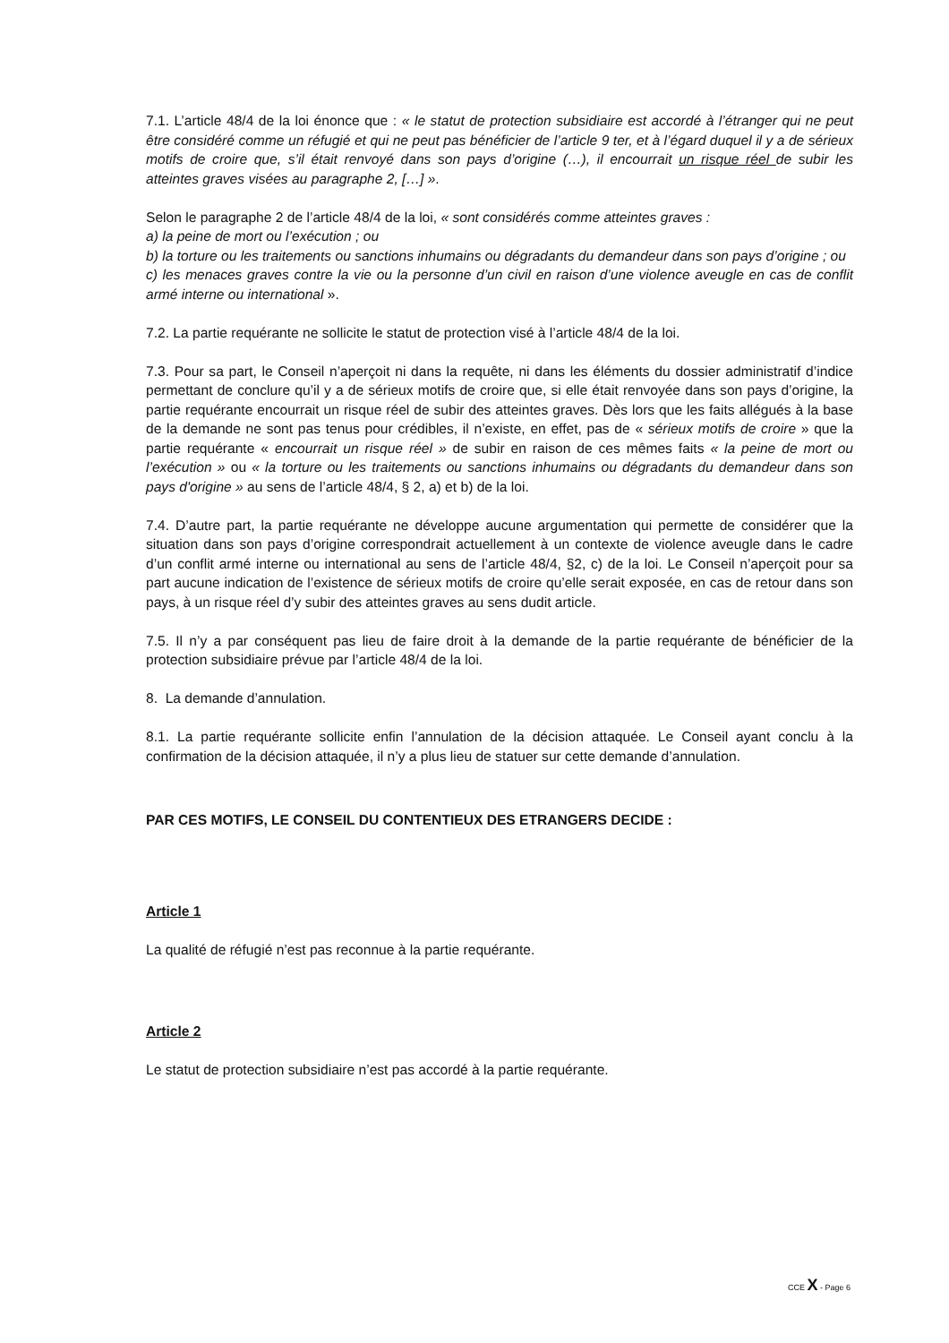7.1. L’article 48/4 de la loi énonce que : « le statut de protection subsidiaire est accordé à l’étranger qui ne peut être considéré comme un réfugié et qui ne peut pas bénéficier de l’article 9 ter, et à l’égard duquel il y a de sérieux motifs de croire que, s’il était renvoyé dans son pays d’origine (…), il encourrait un risque réel de subir les atteintes graves visées au paragraphe 2, […] ».
Selon le paragraphe 2 de l’article 48/4 de la loi, « sont considérés comme atteintes graves :
a) la peine de mort ou l’exécution ; ou
b) la torture ou les traitements ou sanctions inhumains ou dégradants du demandeur dans son pays d’origine ; ou
c) les menaces graves contre la vie ou la personne d’un civil en raison d’une violence aveugle en cas de conflit armé interne ou international ».
7.2. La partie requérante ne sollicite le statut de protection visé à l’article 48/4 de la loi.
7.3. Pour sa part, le Conseil n’aperçoit ni dans la requête, ni dans les éléments du dossier administratif d’indice permettant de conclure qu’il y a de sérieux motifs de croire que, si elle était renvoyée dans son pays d’origine, la partie requérante encourrait un risque réel de subir des atteintes graves. Dès lors que les faits allégués à la base de la demande ne sont pas tenus pour crédibles, il n’existe, en effet, pas de « sérieux motifs de croire » que la partie requérante « encourrait un risque réel » de subir en raison de ces mêmes faits « la peine de mort ou l’exécution » ou « la torture ou les traitements ou sanctions inhumains ou dégradants du demandeur dans son pays d'origine » au sens de l’article 48/4, § 2, a) et b) de la loi.
7.4. D’autre part, la partie requérante ne développe aucune argumentation qui permette de considérer que la situation dans son pays d’origine correspondrait actuellement à un contexte de violence aveugle dans le cadre d’un conflit armé interne ou international au sens de l’article 48/4, §2, c) de la loi. Le Conseil n’aperçoit pour sa part aucune indication de l’existence de sérieux motifs de croire qu’elle serait exposée, en cas de retour dans son pays, à un risque réel d’y subir des atteintes graves au sens dudit article.
7.5. Il n’y a par conséquent pas lieu de faire droit à la demande de la partie requérante de bénéficier de la protection subsidiaire prévue par l’article 48/4 de la loi.
8. La demande d’annulation.
8.1. La partie requérante sollicite enfin l’annulation de la décision attaquée. Le Conseil ayant conclu à la confirmation de la décision attaquée, il n’y a plus lieu de statuer sur cette demande d’annulation.
PAR CES MOTIFS, LE CONSEIL DU CONTENTIEUX DES ETRANGERS DECIDE :
Article 1
La qualité de réfugié n’est pas reconnue à la partie requérante.
Article 2
Le statut de protection subsidiaire n’est pas accordé à la partie requérante.
CCE X - Page 6